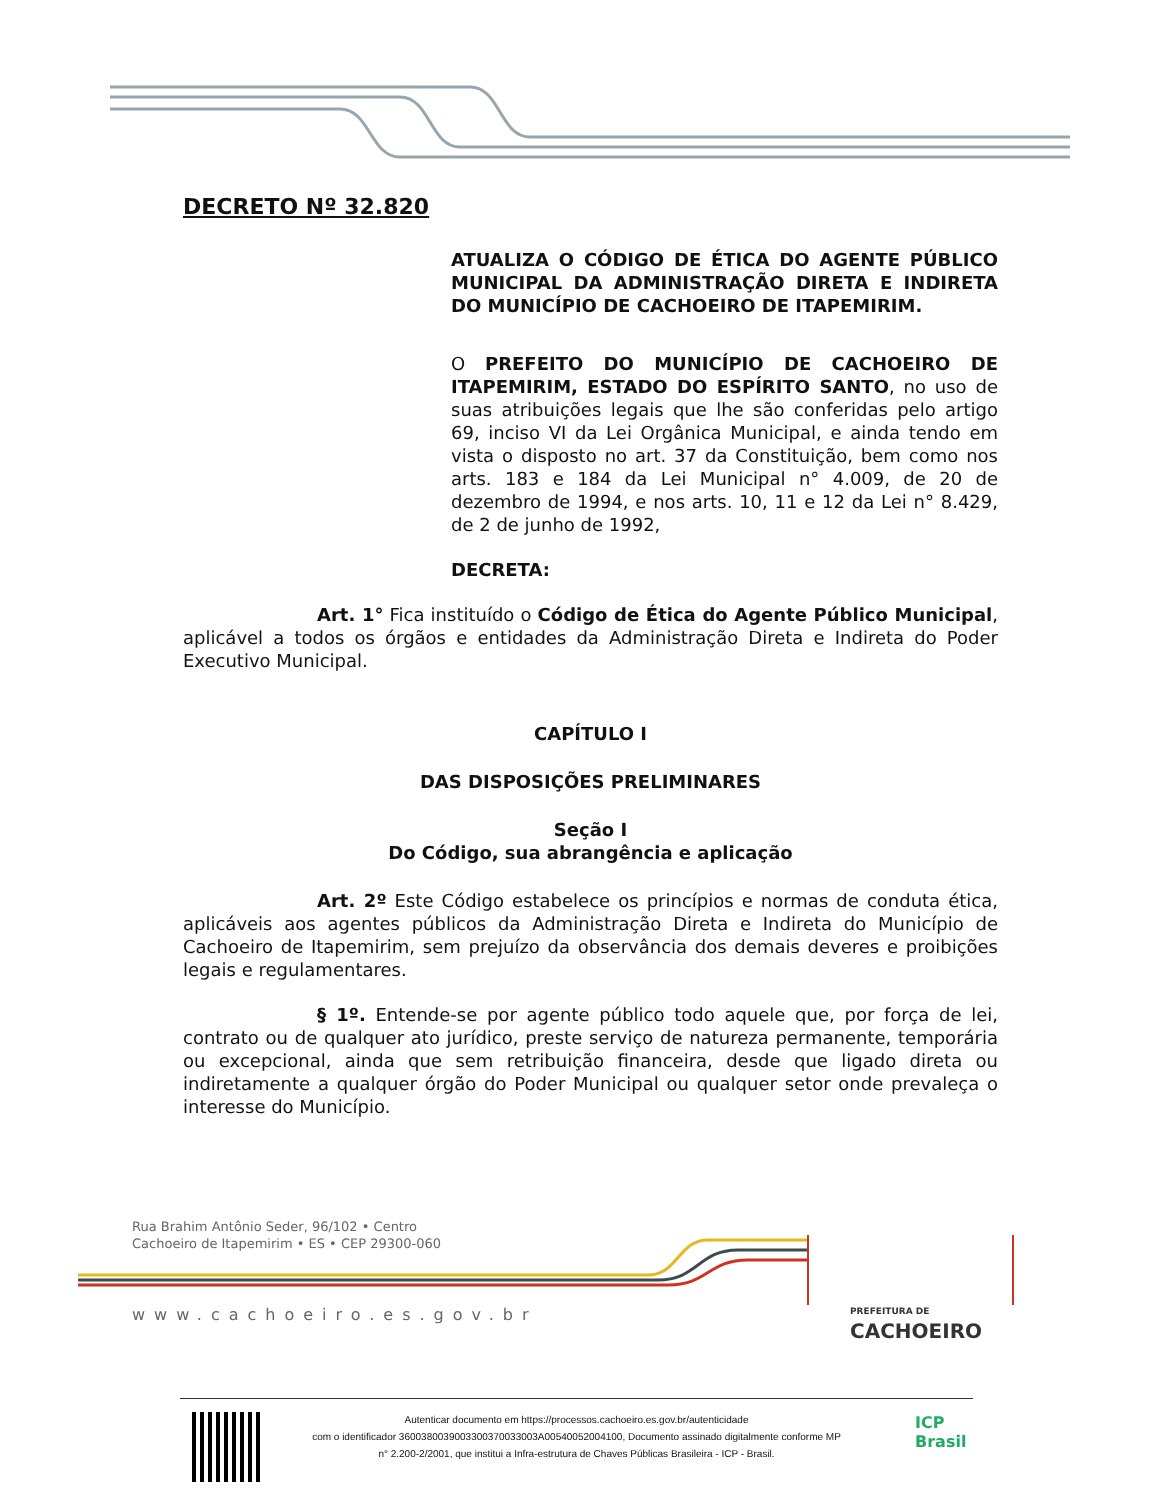DECRETO Nº 32.820
ATUALIZA O CÓDIGO DE ÉTICA DO AGENTE PÚBLICO MUNICIPAL DA ADMINISTRAÇÃO DIRETA E INDIRETA DO MUNICÍPIO DE CACHOEIRO DE ITAPEMIRIM.
O PREFEITO DO MUNICÍPIO DE CACHOEIRO DE ITAPEMIRIM, ESTADO DO ESPÍRITO SANTO, no uso de suas atribuições legais que lhe são conferidas pelo artigo 69, inciso VI da Lei Orgânica Municipal, e ainda tendo em vista o disposto no art. 37 da Constituição, bem como nos arts. 183 e 184 da Lei Municipal n° 4.009, de 20 de dezembro de 1994, e nos arts. 10, 11 e 12 da Lei n° 8.429, de 2 de junho de 1992,
DECRETA:
Art. 1° Fica instituído o Código de Ética do Agente Público Municipal, aplicável a todos os órgãos e entidades da Administração Direta e Indireta do Poder Executivo Municipal.
CAPÍTULO I
DAS DISPOSIÇÕES PRELIMINARES
Seção I
Do Código, sua abrangência e aplicação
Art. 2º Este Código estabelece os princípios e normas de conduta ética, aplicáveis aos agentes públicos da Administração Direta e Indireta do Município de Cachoeiro de Itapemirim, sem prejuízo da observância dos demais deveres e proibições legais e regulamentares.
§ 1º. Entende-se por agente público todo aquele que, por força de lei, contrato ou de qualquer ato jurídico, preste serviço de natureza permanente, temporária ou excepcional, ainda que sem retribuição financeira, desde que ligado direta ou indiretamente a qualquer órgão do Poder Municipal ou qualquer setor onde prevaleça o interesse do Município.
Rua Brahim Antônio Seder, 96/102 • Centro
Cachoeiro de Itapemirim • ES • CEP 29300-060
www.cachoeiro.es.gov.br
PREFEITURA DE
CACHOEIRO
Autenticar documento em https://processos.cachoeiro.es.gov.br/autenticidade
com o identificador 3600380039003300370033003A00540052004100, Documento assinado digitalmente conforme MP
n° 2.200-2/2001, que institui a Infra-estrutura de Chaves Públicas Brasileira - ICP - Brasil.
ICP
Brasil